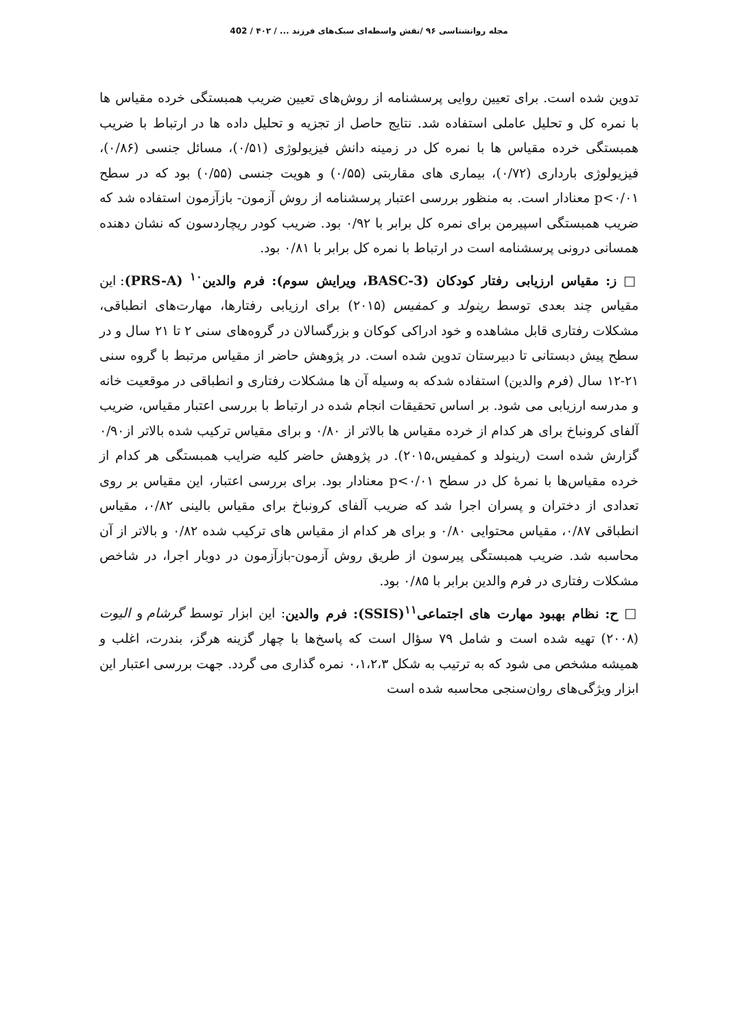مجله روانشناسی ۹۶ /نقش واسطه‌ای سبک‌های فرزند ... / ۴۰۲ / 402
تدوین شده است. برای تعیین روایی پرسشنامه از روش‌های تعیین ضریب همبستگی خرده مقیاس ها با نمره کل و تحلیل عاملی استفاده شد. نتایج حاصل از تجزیه و تحلیل داده ها در ارتباط با ضریب همبستگی خرده مقیاس ها با نمره کل در زمینه دانش فیزیولوژی (۰/۵۱)، مسائل جنسی (۰/۸۶)، فیزیولوژی بارداری (۰/۷۲)، بیماری های مقاربتی (۰/۵۵) و هویت جنسی (۰/۵۵) بود که در سطح p<۰/۰۱ معنادار است. به منظور بررسی اعتبار پرسشنامه از روش آزمون- بازآزمون استفاده شد که ضریب همبستگی اسپیرمن برای نمره کل برابر با ۰/۹۲ بود. ضریب کودر ریچاردسون که نشان دهنده همسانی درونی پرسشنامه است در ارتباط با نمره کل برابر با ۰/۸۱ بود.
□ ز: مقیاس ارزیابی رفتار کودکان (BASC-3، ویرایش سوم): فرم والدین<sup>۱۰</sup> (PRS-A): این مقیاس چند بعدی توسط رینولد و کمفیس (۲۰۱۵) برای ارزیابی رفتارها، مهارت‌های انطباقی، مشکلات رفتاری قابل مشاهده و خود ادراکی کوکان و بزرگسالان در گروه‌های سنی ۲ تا ۲۱ سال و در سطح پیش دبستانی تا دبیرستان تدوین شده است. در پژوهش حاضر از مقیاس مرتبط با گروه سنی ۲۱-۱۲ سال (فرم والدین) استفاده شدکه به وسیله آن ها مشکلات رفتاری و انطباقی در موقعیت خانه و مدرسه ارزیابی می شود. بر اساس تحقیقات انجام شده در ارتباط با بررسی اعتبار مقیاس، ضریب آلفای کرونباخ برای هر کدام از خرده مقیاس ها بالاتر از ۰/۸۰ و برای مقیاس ترکیب شده بالاتر از۰/۹۰ گزارش شده است (رینولد و کمفیس،۲۰۱۵). در پژوهش حاضر کلیه ضرایب همبستگی هر کدام از خرده مقیاس‌ها با نمرۀ کل در سطح p<۰/۰۱ معنادار بود. برای بررسی اعتبار، این مقیاس بر روی تعدادی از دختران و پسران اجرا شد که ضریب آلفای کرونباخ برای مقیاس بالینی ۰/۸۲، مقیاس انطباقی ۰/۸۷، مقیاس محتوایی ۰/۸۰ و برای هر کدام از مقیاس های ترکیب شده ۰/۸۲ و بالاتر از آن محاسبه شد. ضریب همبستگی پیرسون از طریق روش آزمون-بازآزمون در دوبار اجرا، در شاخص مشکلات رفتاری در فرم والدین برابر با ۰/۸۵ بود.
□ ح: نظام بهبود مهارت های اجتماعی<sup>۱۱</sup>(SSIS): فرم والدین: این ابزار توسط گرشام و الیوت (۲۰۰۸) تهیه شده است و شامل ۷۹ سؤال است که پاسخ‌ها با چهار گزینه هرگز، بندرت، اغلب و همیشه مشخص می شود که به ترتیب به شکل ۰،۱،۲،۳ نمره گذاری می گردد. جهت بررسی اعتبار این ابزار ویژگی‌های روان‌سنجی محاسبه شده است